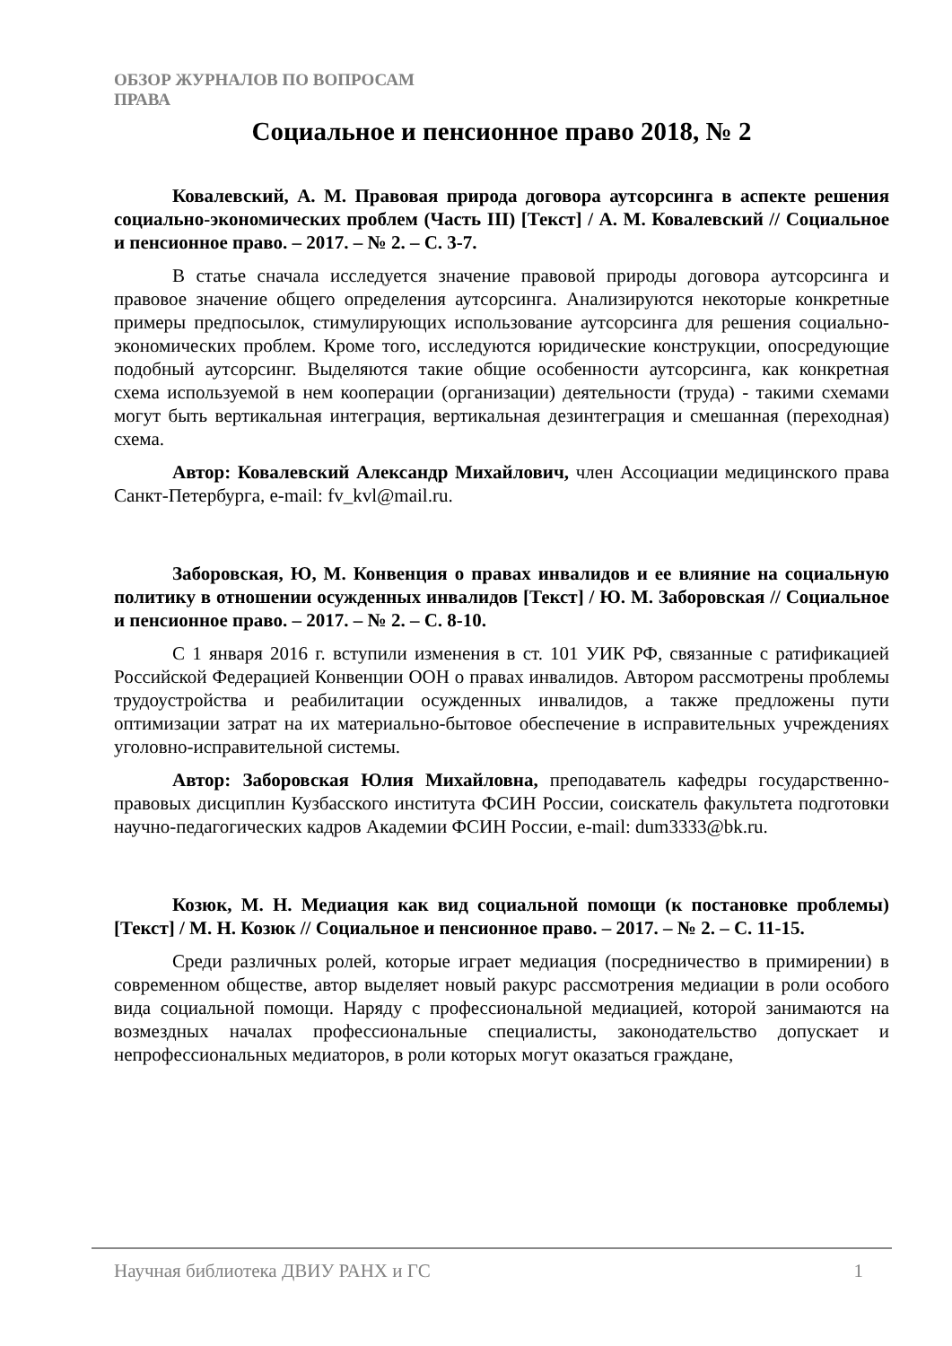ОБЗОР ЖУРНАЛОВ ПО ВОПРОСАМ
ПРАВА
Социальное и пенсионное право 2018, № 2
Ковалевский, А. М. Правовая природа договора аутсорсинга в аспекте решения социально-экономических проблем (Часть III) [Текст] / А. М. Ковалевский // Социальное и пенсионное право. – 2017. – № 2. – С. 3-7.
В статье сначала исследуется значение правовой природы договора аутсорсинга и правовое значение общего определения аутсорсинга. Анализируются некоторые конкретные примеры предпосылок, стимулирующих использование аутсорсинга для решения социально-экономических проблем. Кроме того, исследуются юридические конструкции, опосредующие подобный аутсорсинг. Выделяются такие общие особенности аутсорсинга, как конкретная схема используемой в нем кооперации (организации) деятельности (труда) - такими схемами могут быть вертикальная интеграция, вертикальная дезинтеграция и смешанная (переходная) схема.
Автор: Ковалевский Александр Михайлович, член Ассоциации медицинского права Санкт-Петербурга, e-mail: fv_kvl@mail.ru.
Заборовская, Ю, М. Конвенция о правах инвалидов и ее влияние на социальную политику в отношении осужденных инвалидов [Текст] / Ю. М. Заборовская // Социальное и пенсионное право. – 2017. – № 2. – С. 8-10.
С 1 января 2016 г. вступили изменения в ст. 101 УИК РФ, связанные с ратификацией Российской Федерацией Конвенции ООН о правах инвалидов. Автором рассмотрены проблемы трудоустройства и реабилитации осужденных инвалидов, а также предложены пути оптимизации затрат на их материально-бытовое обеспечение в исправительных учреждениях уголовно-исправительной системы.
Автор: Заборовская Юлия Михайловна, преподаватель кафедры государственно-правовых дисциплин Кузбасского института ФСИН России, соискатель факультета подготовки научно-педагогических кадров Академии ФСИН России, e-mail: dum3333@bk.ru.
Козюк, М. Н. Медиация как вид социальной помощи (к постановке проблемы) [Текст] / М. Н. Козюк // Социальное и пенсионное право. – 2017. – № 2. – С. 11-15.
Среди различных ролей, которые играет медиация (посредничество в примирении) в современном обществе, автор выделяет новый ракурс рассмотрения медиации в роли особого вида социальной помощи. Наряду с профессиональной медиацией, которой занимаются на возмездных началах профессиональные специалисты, законодательство допускает и непрофессиональных медиаторов, в роли которых могут оказаться граждане,
Научная библиотека ДВИУ РАНХ и ГС 1